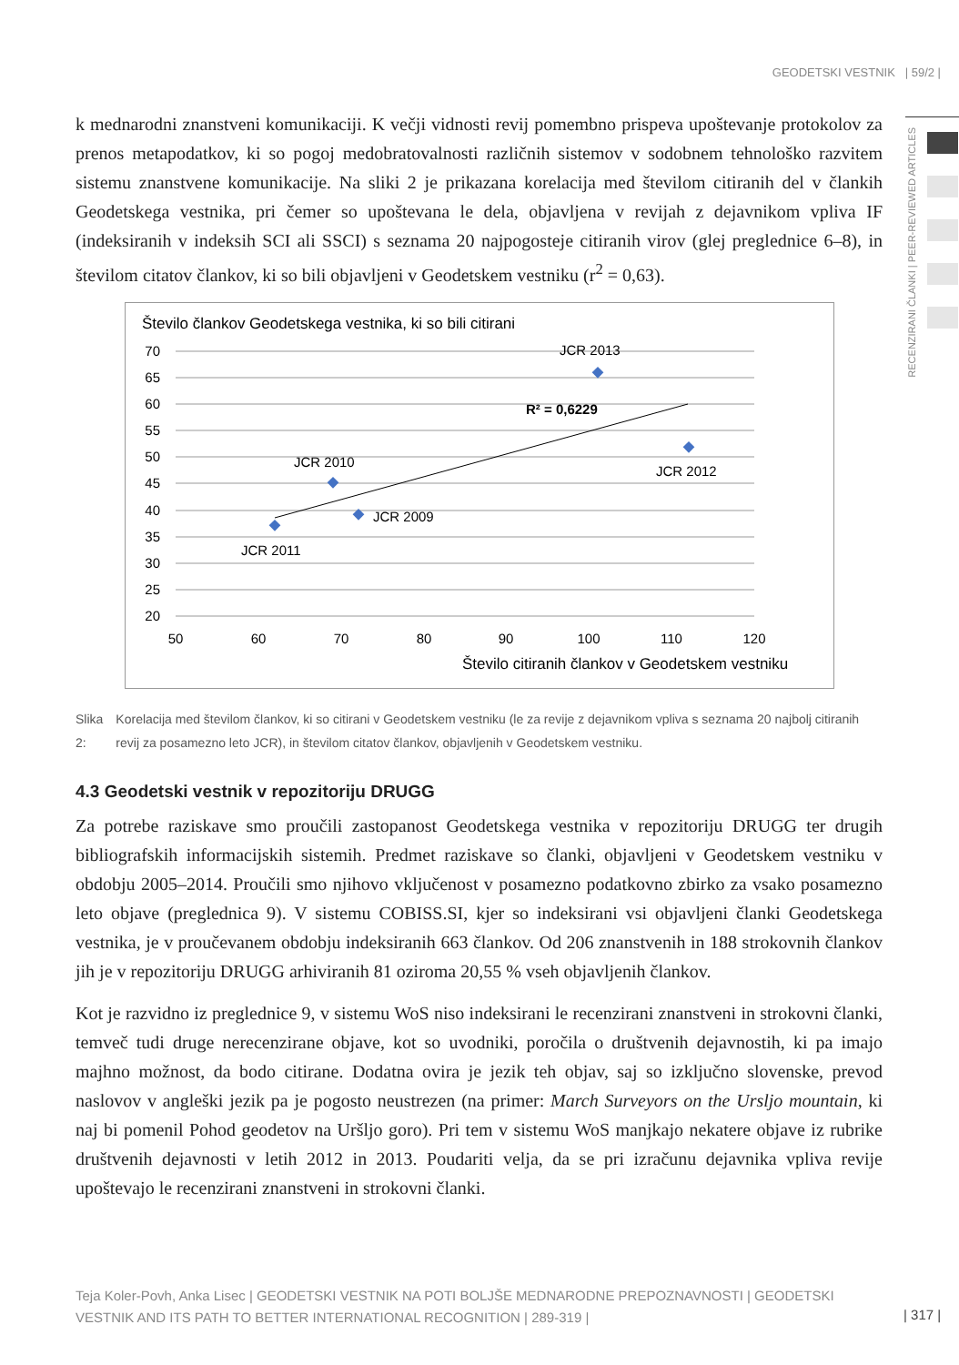GEODETSKI VESTNIK | 59/2 |
RECENZIRANI ČLANKI | PEER-REVIEWED ARTICLES
k mednarodni znanstveni komunikaciji. K večji vidnosti revij pomembno prispeva upoštevanje protokolov za prenos metapodatkov, ki so pogoj medobratovalnosti različnih sistemov v sodobnem tehnološko razvitem sistemu znanstvene komunikacije. Na sliki 2 je prikazana korelacija med številom citiranih del v člankih Geodetskega vestnika, pri čemer so upoštevana le dela, objavljena v revijah z dejavnikom vpliva IF (indeksiranih v indeksih SCI ali SSCI) s seznama 20 najpogosteje citiranih virov (glej preglednice 6–8), in številom citatov člankov, ki so bili objavljeni v Geodetskem vestniku (r<sup>2</sup> = 0,63).
Število člankov Geodetskega vestnika, ki so bili citirani
70
65
60
55
50
45
40
35
30
25
20
50
60
70
80
90
100
110
120
Število citiranih člankov v Geodetskem vestniku
JCR 2011
JCR 2010
JCR 2009
JCR 2013
JCR 2012
R² = 0,6229
Slika 2: Korelacija med številom člankov, ki so citirani v Geodetskem vestniku (le za revije z dejavnikom vpliva s seznama 20 najbolj citiranih revij za posamezno leto JCR), in številom citatov člankov, objavljenih v Geodetskem vestniku.
4.3 Geodetski vestnik v repozitoriju DRUGG
Za potrebe raziskave smo proučili zastopanost Geodetskega vestnika v repozitoriju DRUGG ter drugih bibliografskih informacijskih sistemih. Predmet raziskave so članki, objavljeni v Geodetskem vestniku v obdobju 2005–2014. Proučili smo njihovo vključenost v posamezno podatkovno zbirko za vsako posamezno leto objave (preglednica 9). V sistemu COBISS.SI, kjer so indeksirani vsi objavljeni članki Geodetskega vestnika, je v proučevanem obdobju indeksiranih 663 člankov. Od 206 znanstvenih in 188 strokovnih člankov jih je v repozitoriju DRUGG arhiviranih 81 oziroma 20,55 % vseh objavljenih člankov.
Kot je razvidno iz preglednice 9, v sistemu WoS niso indeksirani le recenzirani znanstveni in strokovni članki, temveč tudi druge nerecenzirane objave, kot so uvodniki, poročila o društvenih dejavnostih, ki pa imajo majhno možnost, da bodo citirane. Dodatna ovira je jezik teh objav, saj so izključno slovenske, prevod naslovov v angleški jezik pa je pogosto neustrezen (na primer: March Surveyors on the Ursljo mountain, ki naj bi pomenil Pohod geodetov na Uršljo goro). Pri tem v sistemu WoS manjkajo nekatere objave iz rubrike društvenih dejavnosti v letih 2012 in 2013. Poudariti velja, da se pri izračunu dejavnika vpliva revije upoštevajo le recenzirani znanstveni in strokovni članki.
Teja Koler-Povh, Anka Lisec | GEODETSKI VESTNIK NA POTI BOLJŠE MEDNARODNE PREPOZNAVNOSTI | GEODETSKI VESTNIK AND ITS PATH TO BETTER INTERNATIONAL RECOGNITION | 289-319 |
| 317 |